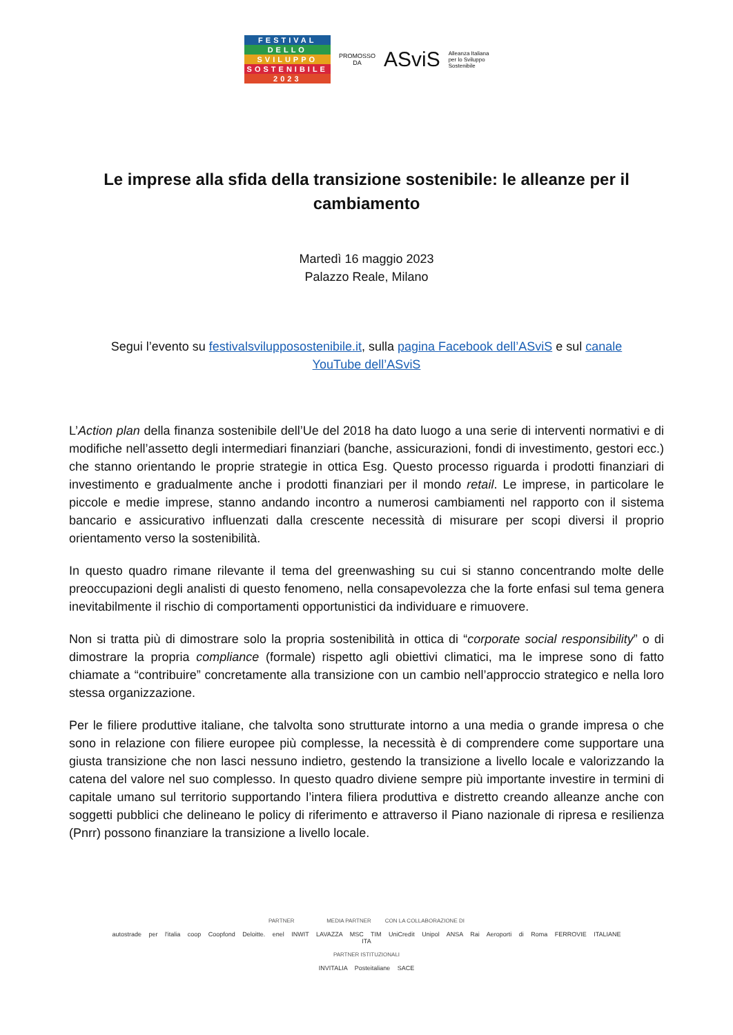FESTIVAL
DELLO
SVILUPPO
SOSTENIBILE
2023
PROMOSSO
DA
ASviS
Alleanza Italiana
per lo Sviluppo
Sostenibile
Le imprese alla sfida della transizione sostenibile: le alleanze per il cambiamento
Martedì 16 maggio 2023
Palazzo Reale, Milano
Segui l’evento su festivalsvilupposostenibile.it, sulla pagina Facebook dell’ASviS e sul canale YouTube dell’ASviS
L’Action plan della finanza sostenibile dell’Ue del 2018 ha dato luogo a una serie di interventi normativi e di modifiche nell’assetto degli intermediari finanziari (banche, assicurazioni, fondi di investimento, gestori ecc.) che stanno orientando le proprie strategie in ottica Esg. Questo processo riguarda i prodotti finanziari di investimento e gradualmente anche i prodotti finanziari per il mondo retail. Le imprese, in particolare le piccole e medie imprese, stanno andando incontro a numerosi cambiamenti nel rapporto con il sistema bancario e assicurativo influenzati dalla crescente necessità di misurare per scopi diversi il proprio orientamento verso la sostenibilità.
In questo quadro rimane rilevante il tema del greenwashing su cui si stanno concentrando molte delle preoccupazioni degli analisti di questo fenomeno, nella consapevolezza che la forte enfasi sul tema genera inevitabilmente il rischio di comportamenti opportunistici da individuare e rimuovere.
Non si tratta più di dimostrare solo la propria sostenibilità in ottica di “corporate social responsibility” o di dimostrare la propria compliance (formale) rispetto agli obiettivi climatici, ma le imprese sono di fatto chiamate a “contribuire” concretamente alla transizione con un cambio nell’approccio strategico e nella loro stessa organizzazione.
Per le filiere produttive italiane, che talvolta sono strutturate intorno a una media o grande impresa o che sono in relazione con filiere europee più complesse, la necessità è di comprendere come supportare una giusta transizione che non lasci nessuno indietro, gestendo la transizione a livello locale e valorizzando la catena del valore nel suo complesso. In questo quadro diviene sempre più importante investire in termini di capitale umano sul territorio supportando l’intera filiera produttiva e distretto creando alleanze anche con soggetti pubblici che delineano le policy di riferimento e attraverso il Piano nazionale di ripresa e resilienza (Pnrr) possono finanziare la transizione a livello locale.
PARTNER MEDIA PARTNER CON LA COLLABORAZIONE DI
autostrade per l'italia coop Coopfond Deloitte. enel INWIT LAVAZZA MSC TIM UniCredit Unipol ANSA Rai Aeroporti di Roma FERROVIE ITALIANE ITA
PARTNER ISTITUZIONALI
INVITALIA Posteitaliane SACE